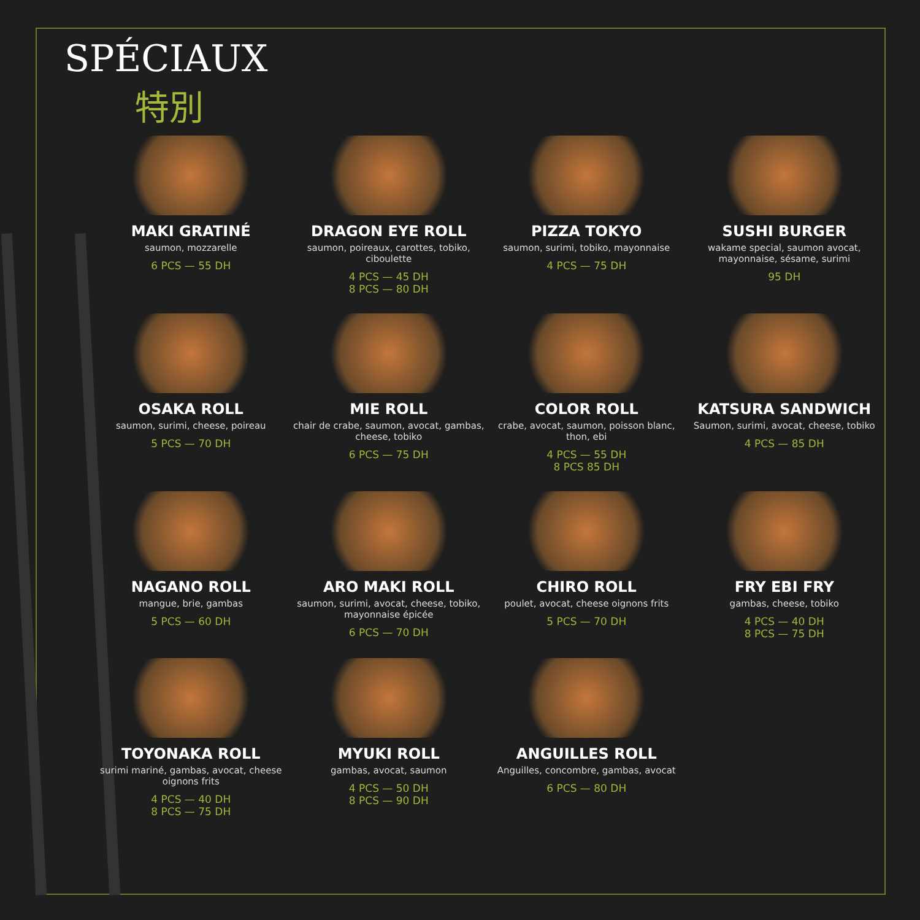SPÉCIAUX
特別
MAKI GRATINÉ
saumon, mozzarelle
6 PCS — 55 DH
DRAGON EYE ROLL
saumon, poireaux, carottes, tobiko, ciboulette
4 PCS — 45 DH
8 PCS — 80 DH
PIZZA TOKYO
saumon, surimi, tobiko, mayonnaise
4 PCS — 75 DH
SUSHI BURGER
wakame special, saumon avocat, mayonnaise, sésame, surimi
95 DH
OSAKA ROLL
saumon, surimi, cheese, poireau
5 PCS — 70 DH
MIE ROLL
chair de crabe, saumon, avocat, gambas, cheese, tobiko
6 PCS — 75 DH
COLOR ROLL
crabe, avocat, saumon, poisson blanc, thon, ebi
4 PCS — 55 DH
8 PCS 85 DH
KATSURA SANDWICH
Saumon, surimi, avocat, cheese, tobiko
4 PCS — 85 DH
NAGANO ROLL
mangue, brie, gambas
5 PCS — 60 DH
ARO MAKI ROLL
saumon, surimi, avocat, cheese, tobiko, mayonnaise épicée
6 PCS — 70 DH
CHIRO ROLL
poulet, avocat, cheese oignons frits
5 PCS — 70 DH
FRY EBI FRY
gambas, cheese, tobiko
4 PCS — 40 DH
8 PCS — 75 DH
TOYONAKA ROLL
surimi mariné, gambas, avocat, cheese oignons frits
4 PCS — 40 DH
8 PCS — 75 DH
MYUKI ROLL
gambas, avocat, saumon
4 PCS — 50 DH
8 PCS — 90 DH
ANGUILLES ROLL
Anguilles, concombre, gambas, avocat
6 PCS — 80 DH